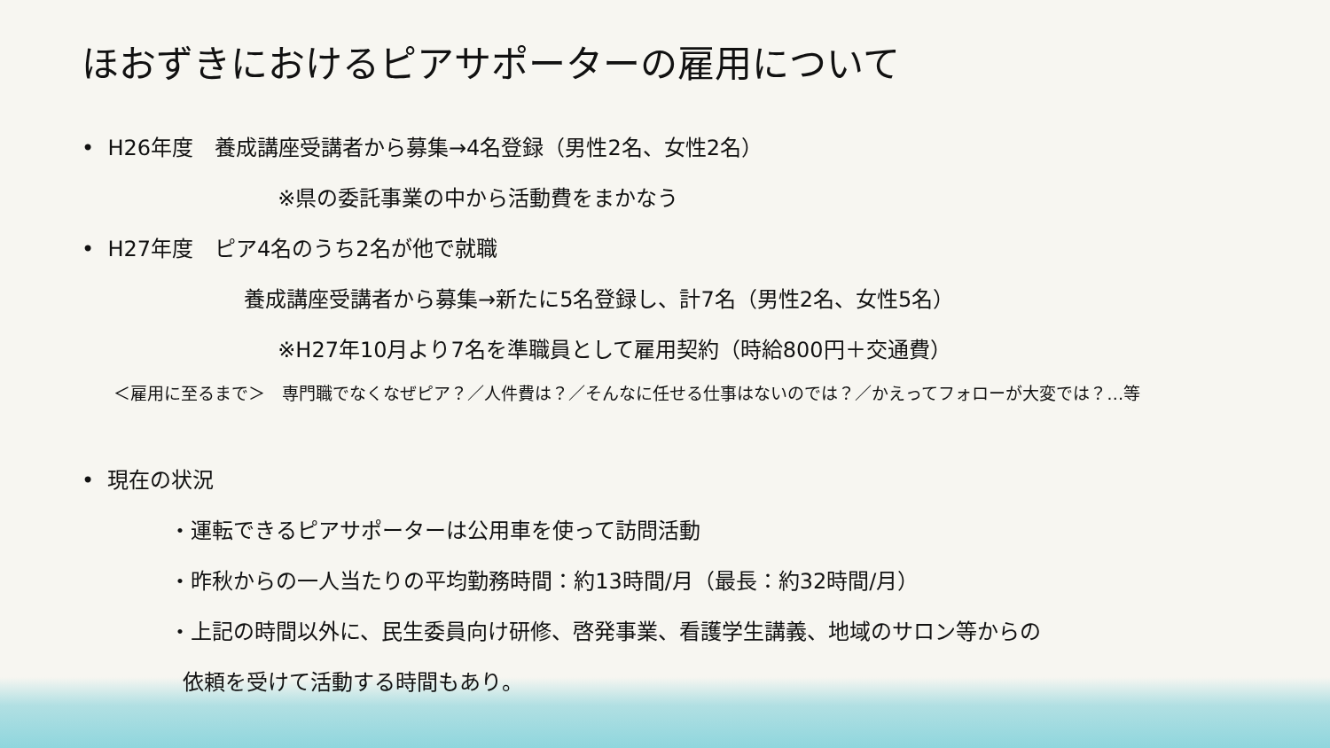ほおずきにおけるピアサポーターの雇用について
• H26年度　養成講座受講者から募集→4名登録（男性2名、女性2名）
※県の委託事業の中から活動費をまかなう
• H27年度　ピア4名のうち2名が他で就職
養成講座受講者から募集→新たに5名登録し、計7名（男性2名、女性5名）
※H27年10月より7名を準職員として雇用契約（時給800円＋交通費）
＜雇用に至るまで＞　専門職でなくなぜピア？／人件費は？／そんなに任せる仕事はないのでは？／かえってフォローが大変では？…等
• 現在の状況
・運転できるピアサポーターは公用車を使って訪問活動
・昨秋からの一人当たりの平均勤務時間：約13時間/月（最長：約32時間/月）
・上記の時間以外に、民生委員向け研修、啓発事業、看護学生講義、地域のサロン等からの
依頼を受けて活動する時間もあり。